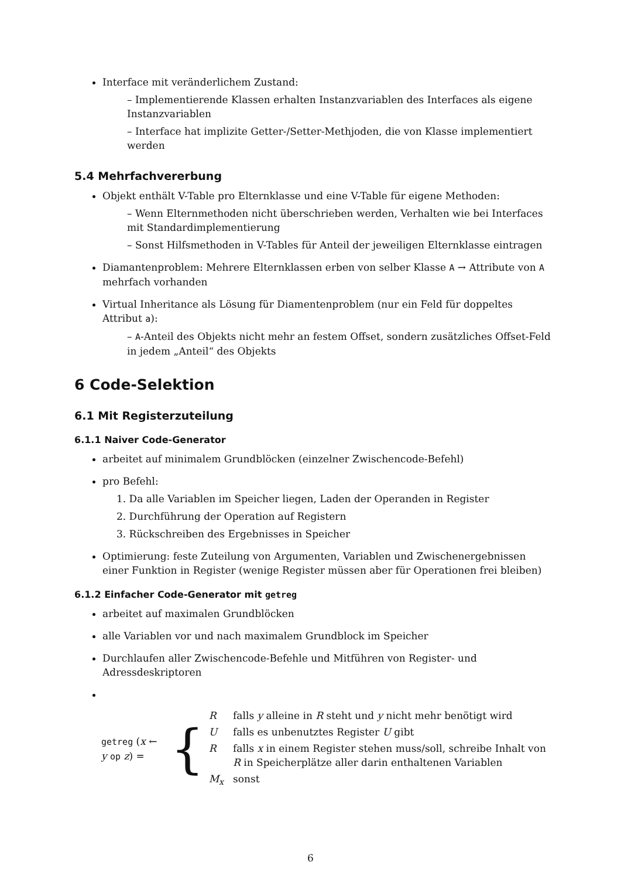Interface mit veränderlichem Zustand:
– Implementierende Klassen erhalten Instanzvariablen des Interfaces als eigene Instanzvariablen
– Interface hat implizite Getter-/Setter-Methjoden, die von Klasse implementiert werden
5.4 Mehrfachvererbung
Objekt enthält V-Table pro Elternklasse und eine V-Table für eigene Methoden:
– Wenn Elternmethoden nicht überschrieben werden, Verhalten wie bei Interfaces mit Standardimplementierung
– Sonst Hilfsmethoden in V-Tables für Anteil der jeweiligen Elternklasse eintragen
Diamantenproblem: Mehrere Elternklassen erben von selber Klasse A → Attribute von A mehrfach vorhanden
Virtual Inheritance als Lösung für Diamentenproblem (nur ein Feld für doppeltes Attribut a):
– A-Anteil des Objekts nicht mehr an festem Offset, sondern zusätzliches Offset-Feld in jedem „Anteil“ des Objekts
6 Code-Selektion
6.1 Mit Registerzuteilung
6.1.1 Naiver Code-Generator
arbeitet auf minimalem Grundblöcken (einzelner Zwischencode-Befehl)
pro Befehl:
1. Da alle Variablen im Speicher liegen, Laden der Operanden in Register
2. Durchführung der Operation auf Registern
3. Rückschreiben des Ergebnisses in Speicher
Optimierung: feste Zuteilung von Argumenten, Variablen und Zwischenergebnissen einer Funktion in Register (wenige Register müssen aber für Operationen frei bleiben)
6.1.2 Einfacher Code-Generator mit getreg
arbeitet auf maximalen Grundblöcken
alle Variablen vor und nach maximalem Grundblock im Speicher
Durchlaufen aller Zwischencode-Befehle und Mitführen von Register- und Adressdeskriptoren
| getreg ( x ← y op z ) = | { | R | falls y alleine in R steht und y nicht mehr benötigt wird |
| | | U | falls es unbenutztes Register U gibt |
| | | R | falls x in einem Register stehen muss/soll, schreibe Inhalt von R in Speicherplätze aller darin enthaltenen Variablen |
| | | M<sub>x</sub> | sonst |
6